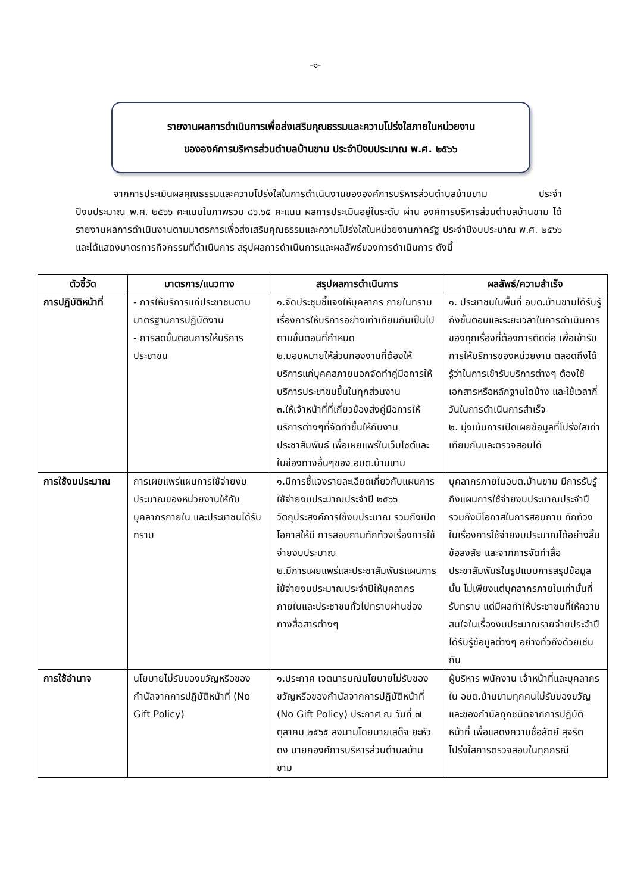-๑-
รายงานผลการดำเนินการเพื่อส่งเสริมคุณธรรมและความโปร่งใสภายในหน่วยงาน
ขององค์การบริหารส่วนตำบลบ้านขาม ประจำปีงบประมาณ พ.ศ. ๒๕๖๖
จากการประเมินผลคุณธรรมและความโปร่งใสในการดำเนินงานขององค์การบริหารส่วนตำบลบ้านขาม ประจำปีงบประมาณ พ.ศ. ๒๕๖๖ คะแนนในภาพรวม ๘๖.๖๕ คะแนน ผลการประเมินอยู่ในระดับ ผ่าน องค์การบริหารส่วนตำบลบ้านขาม ได้รายงานผลการดำเนินงานตามมาตรการเพื่อส่งเสริมคุณธรรมและความโปร่งใสในหน่วยงานภาครัฐ ประจำปีงบประมาณ พ.ศ. ๒๕๖๖ และได้แสดงมาตรการกิจกรรมที่ดำเนินการ สรุปผลการดำเนินการและผลลัพธ์ของการดำเนินการ ดังนี้
| ตัวชี้วัด | มาตรการ/แนวทาง | สรุปผลการดำเนินการ | ผลลัพธ์/ความสำเร็จ |
| --- | --- | --- | --- |
| การปฏิบัติหน้าที่ | - การให้บริการแก่ประชาชนตามมาตรฐานการปฏิบัติงาน - การลดขั้นตอนการให้บริการประชาชน | ๑.จัดประชุมชี้แจงให้บุคลากร ภายในทราบเรื่องการให้บริการอย่างเท่าเทียมกันเป็นไปตามขั้นตอนที่กำหนด ๒.มอบหมายให้ส่วนกองงานที่ต้องให้บริการแก่บุคคลภายนอกจัดทำคู่มือการให้บริการประชาชนขึ้นในทุกส่วนงาน ๓.ให้เจ้าหน้าที่ที่เกี่ยวข้องส่งคู่มือการให้บริการต่างๆที่จัดทำขึ้นให้กับงานประชาสัมพันธ์ เพื่อเผยแพร่ในเว็บไซต์และในช่องทางอื่นๆของ อบต.บ้านขาม | ๑. ประชาชนในพื้นที่ อบต.บ้านขามได้รับรู้ถึงขั้นตอนและระยะเวลาในการดำเนินการของทุกเรื่องที่ต้องการติดต่อ เพื่อเข้ารับการให้บริการของหน่วยงาน ตลอดถึงได้รู้ว่าในการเข้ารับบริการต่างๆ ต้องใช้เอกสารหรือหลักฐานใดบ้าง และใช้เวลากี่วันในการดำเนินการสำเร็จ ๒. มุ่งเน้นการเปิดเผยข้อมูลที่โปร่งใสเท่าเทียมกันและตรวจสอบได้ |
| การใช้งบประมาณ | การเผยแพร่แผนการใช้จ่ายงบประมาณของหน่วยงานให้กับบุคลากรภายใน และประชาชนได้รับทราบ | ๑.มีการชี้แจงรายละเอียดเกี่ยวกับแผนการใช้จ่ายงบประมาณประจำปี ๒๕๖๖ วัตถุประสงค์การใช้งบประมาณ รวมถึงเปิดโอกาสให้มี การสอบถามทักท้วงเรื่องการใช้จ่ายงบประมาณ ๒.มีการเผยแพร่และประชาสัมพันธ์แผนการใช้จ่ายงบประมาณประจำปีให้บุคลากรภายในและประชาชนทั่วไปทราบผ่านช่องทางสื่อสารต่างๆ | บุคลากรภายในอบต.บ้านขาม มีการรับรู้ถึงแผนการใช้จ่ายงบประมาณประจำปี รวมถึงมีโอกาสในการสอบถาม ทักท้วงในเรื่องการใช้จ่ายงบประมาณได้อย่างสิ้นข้อสงสัย และจากการจัดทำสื่อประชาสัมพันธ์ในรูปแบบการสรุปข้อมูลนั้น ไม่เพียงแต่บุคลากรภายในเท่านั้นที่รับทราบ แต่มีผลทำให้ประชาชนที่ให้ความสนใจในเรื่องงบประมาณรายจ่ายประจำปีได้รับรู้ข้อมูลต่างๆ อย่างทั่วถึงด้วยเช่นกัน |
| การใช้อำนาจ | นโยบายไม่รับของขวัญหรือของกำนัลจากการปฏิบัติหน้าที่ (No Gift Policy) | ๑.ประกาศ เจตนารมณ์นโยบายไม่รับของขวัญหรือของกำนัลจากการปฏิบัติหน้าที่ (No Gift Policy) ประกาศ ณ วันที่ ๗ ตุลาคม ๒๕๖๕ ลงนามโดยนายเสด็จ ยะหัวดง นายกองค์การบริหารส่วนตำบลบ้านขาม | ผู้บริหาร พนักงาน เจ้าหน้าที่และบุคลากรใน อบต.บ้านขามทุกคนไม่รับของขวัญและของกำนัลทุกชนิดจากการปฏิบัติหน้าที่ เพื่อแสดงความซื่อสัตย์ สุจริต โปร่งใสการตรวจสอบในทุกกรณี |